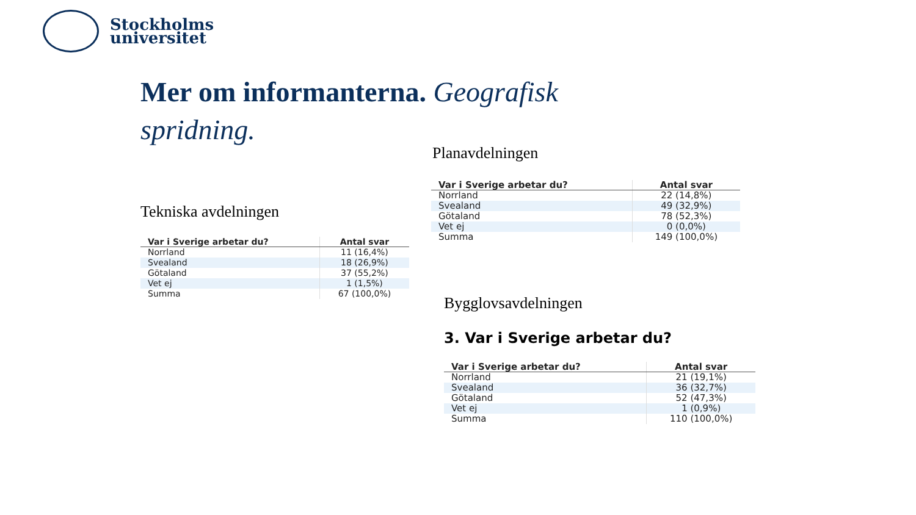Stockholms
universitet
Mer om informanterna. Geografisk spridning.
Tekniska avdelningen
| Var i Sverige arbetar du? | Antal svar |
| --- | --- |
| Norrland | 11 (16,4%) |
| Svealand | 18 (26,9%) |
| Götaland | 37 (55,2%) |
| Vet ej | 1 (1,5%) |
| Summa | 67 (100,0%) |
Planavdelningen
| Var i Sverige arbetar du? | Antal svar |
| --- | --- |
| Norrland | 22 (14,8%) |
| Svealand | 49 (32,9%) |
| Götaland | 78 (52,3%) |
| Vet ej | 0 (0,0%) |
| Summa | 149 (100,0%) |
Bygglovsavdelningen
3. Var i Sverige arbetar du?
| Var i Sverige arbetar du? | Antal svar |
| --- | --- |
| Norrland | 21 (19,1%) |
| Svealand | 36 (32,7%) |
| Götaland | 52 (47,3%) |
| Vet ej | 1 (0,9%) |
| Summa | 110 (100,0%) |